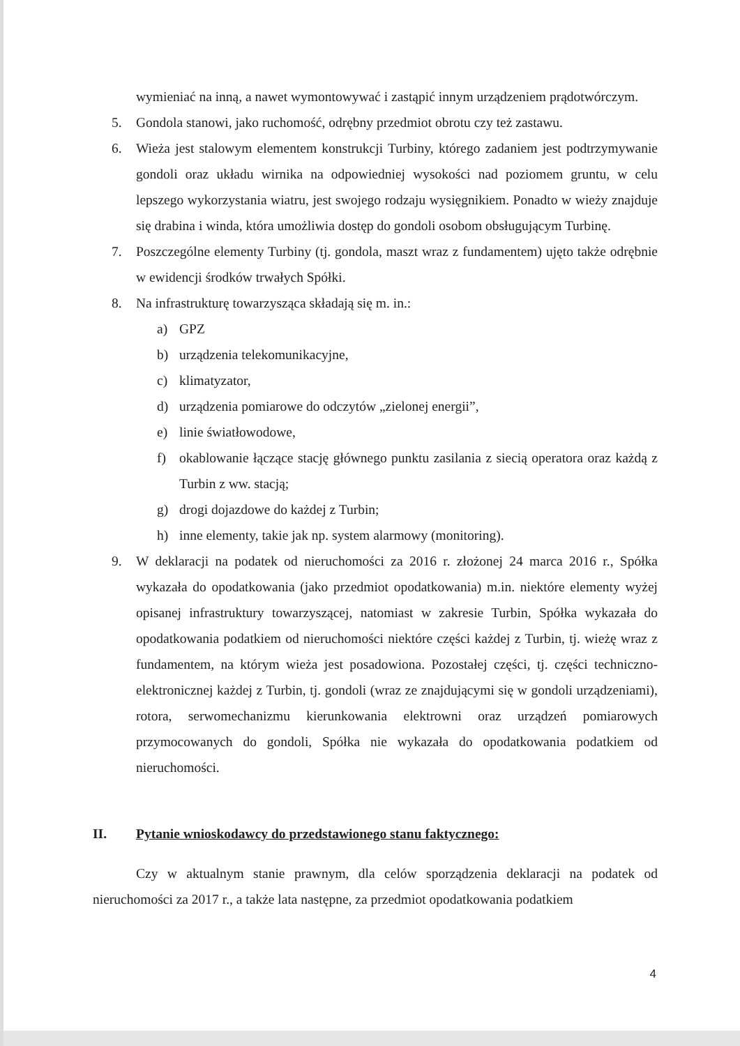wymieniać na inną, a nawet wymontowywać i zastąpić innym urządzeniem prądotwórczym.
5. Gondola stanowi, jako ruchomość, odrębny przedmiot obrotu czy też zastawu.
6. Wieża jest stalowym elementem konstrukcji Turbiny, którego zadaniem jest podtrzymywanie gondoli oraz układu wirnika na odpowiedniej wysokości nad poziomem gruntu, w celu lepszego wykorzystania wiatru, jest swojego rodzaju wysięgnikiem. Ponadto w wieży znajduje się drabina i winda, która umożliwia dostęp do gondoli osobom obsługującym Turbinę.
7. Poszczególne elementy Turbiny (tj. gondola, maszt wraz z fundamentem) ujęto także odrębnie w ewidencji środków trwałych Spółki.
8. Na infrastrukturę towarzysząca składają się m. in.:
a) GPZ
b) urządzenia telekomunikacyjne,
c) klimatyzator,
d) urządzenia pomiarowe do odczytów „zielonej energii”,
e) linie światłowodowe,
f) okablowanie łączące stację głównego punktu zasilania z siecią operatora oraz każdą z Turbin z ww. stacją;
g) drogi dojazdowe do każdej z Turbin;
h) inne elementy, takie jak np. system alarmowy (monitoring).
9. W deklaracji na podatek od nieruchomości za 2016 r. złożonej 24 marca 2016 r., Spółka wykazała do opodatkowania (jako przedmiot opodatkowania) m.in. niektóre elementy wyżej opisanej infrastruktury towarzyszącej, natomiast w zakresie Turbin, Spółka wykazała do opodatkowania podatkiem od nieruchomości niektóre części każdej z Turbin, tj. wieżę wraz z fundamentem, na którym wieża jest posadowiona. Pozostałej części, tj. części techniczno-elektronicznej każdej z Turbin, tj. gondoli (wraz ze znajdującymi się w gondoli urządzeniami), rotora, serwomechanizmu kierunkowania elektrowni oraz urządzeń pomiarowych przymocowanych do gondoli, Spółka nie wykazała do opodatkowania podatkiem od nieruchomości.
II. Pytanie wnioskodawcy do przedstawionego stanu faktycznego:
Czy w aktualnym stanie prawnym, dla celów sporządzenia deklaracji na podatek od nieruchomości za 2017 r., a także lata następne, za przedmiot opodatkowania podatkiem
4